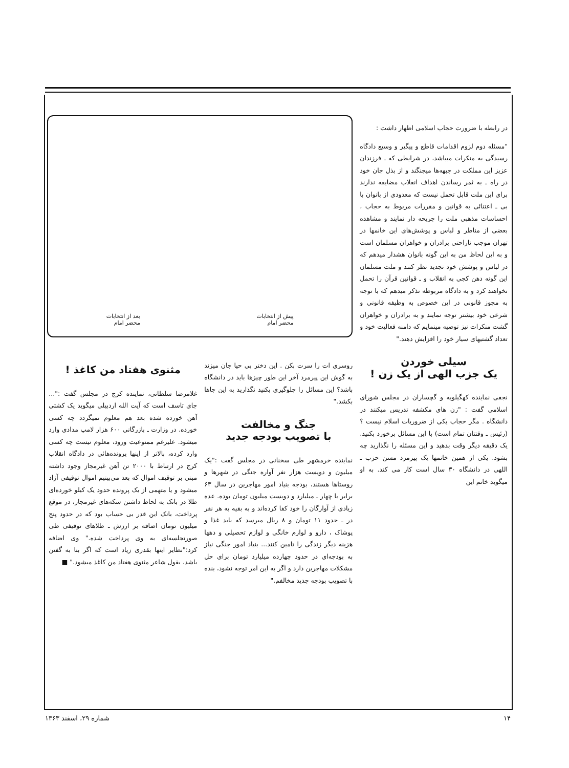در رابطه با ضرورت حجاب اسلامی اظهار داشت :
"مسئله دوم لزوم اقدامات قاطع و پیگیر و وسیع دادگاه رسیدگی به منکرات میباشد، در شرایطی که ـ فرزندان عزیز این مملکت در جبهه‌ها میجنگند و از بذل جان خود در راه ـ به ثمر رساندن اهداف انقلاب مضایقه ندارند برای این ملت قابل تحمل نیست که معدودی از بانوان با بی ـ اعتنائی به قوانین و مقررات مربوط به حجاب ، احساسات مذهبی ملت را جریحه دار نمایند و مشاهده بعضی از مناظر و لباس و پوشش‌های این خانمها در تهران موجب ناراحتی برادران و خواهران مسلمان است و به این لحاظ من به این گونه بانوان هشدار میدهم که در لباس و پوشش خود تجدید نظر کنند و ملت مسلمان این گونه دهن کجی به انقلاب و ـ قوانین قرآن را تحمل نخواهند کرد و به دادگاه مربوطه تذکر میدهم که با توجه به مجوز قانونی در این خصوص به وظیفه قانونی و شرعی خود بیشتر توجه نمایند و به برادران و خواهران گشت منکرات نیز توصیه مینمایم که دامنه فعالیت خود و تعداد گشتیهای سیار خود را افزایش دهند."
سیلی خوردن
یک جزب الهی از یک زن !
نجفی نماینده کهگیلویه و گچساران در مجلس شورای اسلامی گفت : "زن های مکشفه تدریس میکنند در دانشگاه . مگر حجاب یکی از ضروریات اسلام نیست ؟ (رئیس ـ وقتتان تمام است) با این مسائل برخورد بکنید. یک دقیقه دیگر وقت بدهید و این مسئله را نگذارید چه بشود. یکی از همین خانمها یک پیرمرد مسن حزب ـ اللهی در دانشگاه ۳۰ سال است کار می کند. به او میگوید خانم این
پیش از انتخابات
محضر امام
بعد از انتخابات
محضر امام
روسری ات را سرت بکن . این دختر بی حیا جان میزند به گوش این پیرمرد آخر این طور چیزها باید در دانشگاه باشد؟ این مسائل را جلوگیری بکنید نگذارید به این جاها بکشد."
جنگ و مخالفت
با تصویب بودجه جدید
نماینده خرمشهر طی سخنانی در مجلس گفت :"یک میلیون و دویست هزار نفر آواره جنگی در شهرها و روستاها هستند، بودجه بنیاد امور مهاجرین در سال ۶۳ برابر با چهار ـ میلیارد و دویست میلیون تومان بوده. عده زیادی از آوارگان را خود کفا کرده‌اند و به بقیه به هر نفر در ـ حدود ۱۱ تومان و ۸ ریال میرسد که باید غذا و پوشاک ، دارو و لوازم خانگی و لوازم تحصیلی و دهها هزینه دیگر زندگی را تامین کنند... بنیاد امور جنگی نیاز به بودجه‌ای در حدود چهارده میلیارد تومان برای حل مشکلات مهاجرین دارد و اگر به این امر توجه نشود، بنده با تصویب بودجه جدید مخالفم."
مثنوی هفتاد من کاغذ !
غلامرضا سلطانی، نماینده کرج در مجلس گفت :"... جای تاسف است که آیت الله اردبیلی میگوید یک کشتی آهن خورده شده بعد هم معلوم نمیگردد چه کسی خورده. در وزارت ـ بازرگانی ۶۰۰ هزار لامپ مدادی وارد میشود. علیرغم ممنوعیت ورود، معلوم نیست چه کسی وارد کرده، بالاتر از اینها پرونده‌هائی در دادگاه انقلاب کرج در ارتباط با ۲۰۰۰ تن آهن غیرمجاز وجود داشته مبنی بر توقیف اموال که بعد می‌بینیم اموال توقیفی آزاد میشود و یا متهمی از یک پرونده حدود یک کیلو خورده‌ای طلا در بانک به لحاظ داشتن سکه‌های غیرمجاز، در موقع پرداخت، بانک این قدر بی حساب بود که در حدود پنج میلیون تومان اضافه بر ارزش ـ طلاهای توقیفی طی صورتجلسه‌ای به وی پرداخت شده." وی اضافه کرد:"نظایر اینها بقدری زیاد است که اگر بنا به گفتن باشد، بقول شاعر مثنوی هفتاد من کاغذ میشود." ■
۱۴ شماره ۲۹، اسفند ۱۳۶۳